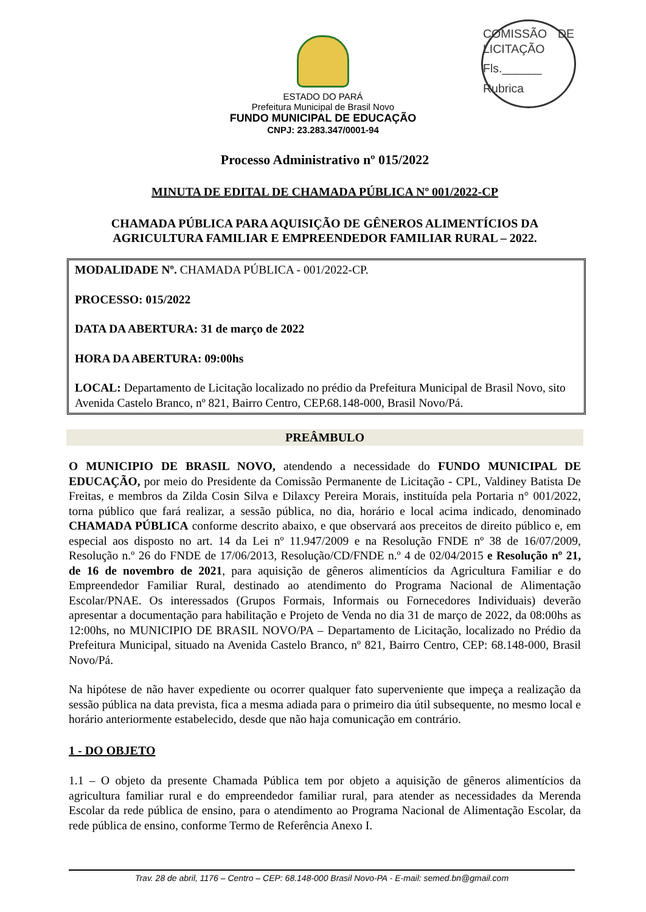ESTADO DO PARÁ
Prefeitura Municipal de Brasil Novo
FUNDO MUNICIPAL DE EDUCAÇÃO
CNPJ: 23.283.347/0001-94
COMISSÃO DE LICITAÇÃO
Fls.______
Rubrica
Processo Administrativo nº 015/2022
MINUTA DE EDITAL DE CHAMADA PÚBLICA Nº 001/2022-CP
CHAMADA PÚBLICA PARA AQUISIÇÃO DE GÊNEROS ALIMENTÍCIOS DA AGRICULTURA FAMILIAR E EMPREENDEDOR FAMILIAR RURAL – 2022.
MODALIDADE Nº. CHAMADA PÚBLICA - 001/2022-CP.
PROCESSO: 015/2022
DATA DA ABERTURA: 31 de março de 2022
HORA DA ABERTURA: 09:00hs
LOCAL: Departamento de Licitação localizado no prédio da Prefeitura Municipal de Brasil Novo, sito Avenida Castelo Branco, nº 821, Bairro Centro, CEP.68.148-000, Brasil Novo/Pá.
PREÂMBULO
O MUNICIPIO DE BRASIL NOVO, atendendo a necessidade do FUNDO MUNICIPAL DE EDUCAÇÃO, por meio do Presidente da Comissão Permanente de Licitação - CPL, Valdiney Batista De Freitas, e membros da Zilda Cosin Silva e Dilaxcy Pereira Morais, instituída pela Portaria n° 001/2022, torna público que fará realizar, a sessão pública, no dia, horário e local acima indicado, denominado CHAMADA PÚBLICA conforme descrito abaixo, e que observará aos preceitos de direito público e, em especial aos disposto no art. 14 da Lei nº 11.947/2009 e na Resolução FNDE nº 38 de 16/07/2009, Resolução n.º 26 do FNDE de 17/06/2013, Resolução/CD/FNDE n.º 4 de 02/04/2015 e Resolução nº 21, de 16 de novembro de 2021, para aquisição de gêneros alimentícios da Agricultura Familiar e do Empreendedor Familiar Rural, destinado ao atendimento do Programa Nacional de Alimentação Escolar/PNAE. Os interessados (Grupos Formais, Informais ou Fornecedores Individuais) deverão apresentar a documentação para habilitação e Projeto de Venda no dia 31 de março de 2022, da 08:00hs as 12:00hs, no MUNICIPIO DE BRASIL NOVO/PA – Departamento de Licitação, localizado no Prédio da Prefeitura Municipal, situado na Avenida Castelo Branco, nº 821, Bairro Centro, CEP: 68.148-000, Brasil Novo/Pá.
Na hipótese de não haver expediente ou ocorrer qualquer fato superveniente que impeça a realização da sessão pública na data prevista, fica a mesma adiada para o primeiro dia útil subsequente, no mesmo local e horário anteriormente estabelecido, desde que não haja comunicação em contrário.
1 - DO OBJETO
1.1 – O objeto da presente Chamada Pública tem por objeto a aquisição de gêneros alimentícios da agricultura familiar rural e do empreendedor familiar rural, para atender as necessidades da Merenda Escolar da rede pública de ensino, para o atendimento ao Programa Nacional de Alimentação Escolar, da rede pública de ensino, conforme Termo de Referência Anexo I.
Trav. 28 de abril, 1176 – Centro – CEP: 68.148-000 Brasil Novo-PA - E-mail: semed.bn@gmail.com